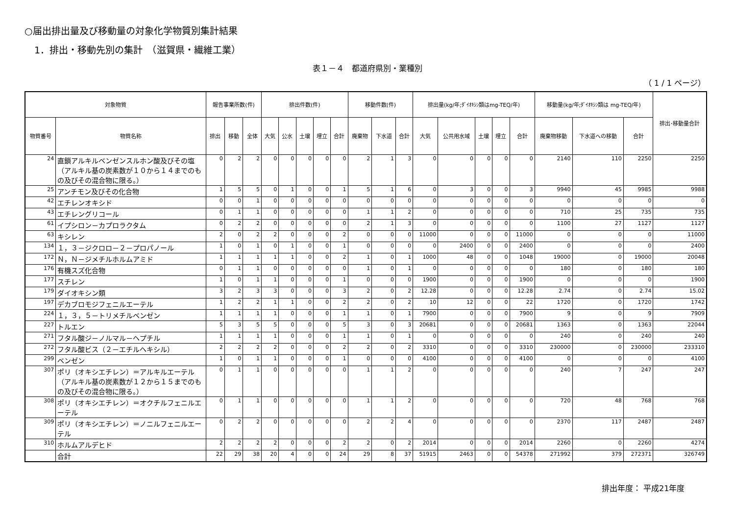○届出排出量及び移動量の対象化学物質別集計結果
1．排出・移動先別の集計　（滋賀県・繊維工業）
表１－４　都道府県別・業種別
（ 1 / 1 ページ）
| 対象物質 | | 報告事業所数(件) | | | 排出件数(件) | | | | | 移動件数(件) | | | 排出量(kg/年;ﾀﾞｲｵｷｼﾝ類はmg-TEQ/年) | | | | | 移動量(kg/年;ﾀﾞｲｵｷｼﾝ類は mg-TEQ/年) | | | 排出･移動量合計 |
| --- | --- | --- | --- | --- | --- | --- | --- | --- | --- | --- | --- | --- | --- | --- | --- | --- | --- | --- | --- | --- | --- |
| 物質番号 | 物質名称 | 排出 | 移動 | 全体 | 大気 | 公水 | 土壌 | 埋立 | 合計 | 廃棄物 | 下水道 | 合計 | 大気 | 公共用水域 | 土壌 | 埋立 | 合計 | 廃棄物移動 | 下水道への移動 | 合計 | |
| 24 | 直鎖アルキルベンゼンスルホン酸及びその塩（アルキル基の炭素数が１０から１４までのもの及びその混合物に限る。） | 0 | 2 | 2 | 0 | 0 | 0 | 0 | 0 | 2 | 1 | 3 | 0 | 0 | 0 | 0 | 0 | 2140 | 110 | 2250 | 2250 |
| 25 | アンチモン及びその化合物 | 1 | 5 | 5 | 0 | 1 | 0 | 0 | 1 | 5 | 1 | 6 | 0 | 3 | 0 | 0 | 3 | 9940 | 45 | 9985 | 9988 |
| 42 | エチレンオキシド | 0 | 0 | 1 | 0 | 0 | 0 | 0 | 0 | 0 | 0 | 0 | 0 | 0 | 0 | 0 | 0 | 0 | 0 | 0 | 0 |
| 43 | エチレングリコール | 0 | 1 | 1 | 0 | 0 | 0 | 0 | 0 | 1 | 1 | 2 | 0 | 0 | 0 | 0 | 0 | 710 | 25 | 735 | 735 |
| 61 | イプシロン－カプロラクタム | 0 | 2 | 2 | 0 | 0 | 0 | 0 | 0 | 2 | 1 | 3 | 0 | 0 | 0 | 0 | 0 | 1100 | 27 | 1127 | 1127 |
| 63 | キシレン | 2 | 0 | 2 | 2 | 0 | 0 | 0 | 2 | 0 | 0 | 0 | 11000 | 0 | 0 | 0 | 11000 | 0 | 0 | 0 | 11000 |
| 134 | １，３－ジクロロ－２－プロパノール | 1 | 0 | 1 | 0 | 1 | 0 | 0 | 1 | 0 | 0 | 0 | 0 | 2400 | 0 | 0 | 2400 | 0 | 0 | 0 | 2400 |
| 172 | Ｎ，Ｎ－ジメチルホルムアミド | 1 | 1 | 1 | 1 | 1 | 0 | 0 | 2 | 1 | 0 | 1 | 1000 | 48 | 0 | 0 | 1048 | 19000 | 0 | 19000 | 20048 |
| 176 | 有機スズ化合物 | 0 | 1 | 1 | 0 | 0 | 0 | 0 | 0 | 1 | 0 | 1 | 0 | 0 | 0 | 0 | 0 | 180 | 0 | 180 | 180 |
| 177 | スチレン | 1 | 0 | 1 | 1 | 0 | 0 | 0 | 1 | 0 | 0 | 0 | 1900 | 0 | 0 | 0 | 1900 | 0 | 0 | 0 | 1900 |
| 179 | ダイオキシン類 | 3 | 2 | 3 | 3 | 0 | 0 | 0 | 3 | 2 | 0 | 2 | 12.28 | 0 | 0 | 0 | 12.28 | 2.74 | 0 | 2.74 | 15.02 |
| 197 | デカブロモジフェニルエーテル | 1 | 2 | 2 | 1 | 1 | 0 | 0 | 2 | 2 | 0 | 2 | 10 | 12 | 0 | 0 | 22 | 1720 | 0 | 1720 | 1742 |
| 224 | １，３，５－トリメチルベンゼン | 1 | 1 | 1 | 1 | 0 | 0 | 0 | 1 | 1 | 0 | 1 | 7900 | 0 | 0 | 0 | 7900 | 9 | 0 | 9 | 7909 |
| 227 | トルエン | 5 | 3 | 5 | 5 | 0 | 0 | 0 | 5 | 3 | 0 | 3 | 20681 | 0 | 0 | 0 | 20681 | 1363 | 0 | 1363 | 22044 |
| 271 | フタル酸ジ－ノルマル－ヘプチル | 1 | 1 | 1 | 1 | 0 | 0 | 0 | 1 | 1 | 0 | 1 | 0 | 0 | 0 | 0 | 0 | 240 | 0 | 240 | 240 |
| 272 | フタル酸ビス（２－エチルヘキシル） | 2 | 2 | 2 | 2 | 0 | 0 | 0 | 2 | 2 | 0 | 2 | 3310 | 0 | 0 | 0 | 3310 | 230000 | 0 | 230000 | 233310 |
| 299 | ベンゼン | 1 | 0 | 1 | 1 | 0 | 0 | 0 | 1 | 0 | 0 | 0 | 4100 | 0 | 0 | 0 | 4100 | 0 | 0 | 0 | 4100 |
| 307 | ポリ（オキシエチレン）＝アルキルエーテル（アルキル基の炭素数が１２から１５までのもの及びその混合物に限る。） | 0 | 1 | 1 | 0 | 0 | 0 | 0 | 0 | 1 | 1 | 2 | 0 | 0 | 0 | 0 | 0 | 240 | 7 | 247 | 247 |
| 308 | ポリ（オキシエチレン）＝オクチルフェニルエーテル | 0 | 1 | 1 | 0 | 0 | 0 | 0 | 0 | 1 | 1 | 2 | 0 | 0 | 0 | 0 | 0 | 720 | 48 | 768 | 768 |
| 309 | ポリ（オキシエチレン）＝ノニルフェニルエーテル | 0 | 2 | 2 | 0 | 0 | 0 | 0 | 0 | 2 | 2 | 4 | 0 | 0 | 0 | 0 | 0 | 2370 | 117 | 2487 | 2487 |
| 310 | ホルムアルデヒド | 2 | 2 | 2 | 2 | 0 | 0 | 0 | 2 | 2 | 0 | 2 | 2014 | 0 | 0 | 0 | 2014 | 2260 | 0 | 2260 | 4274 |
| | 合計 | 22 | 29 | 38 | 20 | 4 | 0 | 0 | 24 | 29 | 8 | 37 | 51915 | 2463 | 0 | 0 | 54378 | 271992 | 379 | 272371 | 326749 |
排出年度： 平成21年度